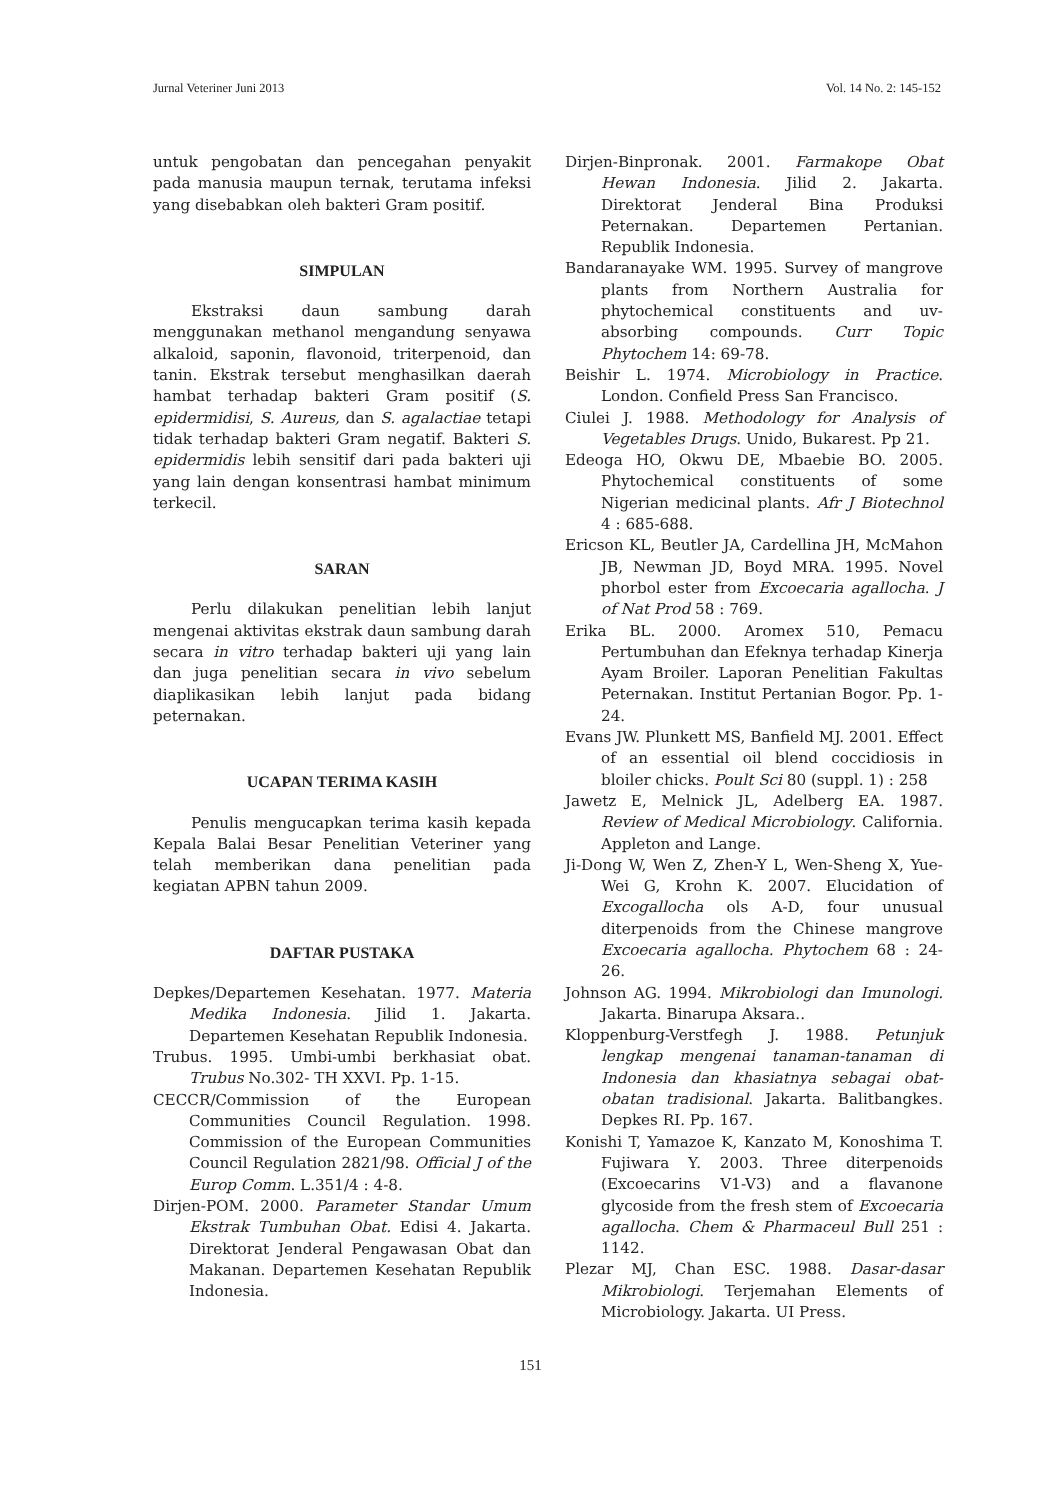Jurnal Veteriner Juni 2013 Vol. 14 No. 2: 145-152
untuk pengobatan dan pencegahan penyakit pada manusia maupun ternak, terutama infeksi yang disebabkan oleh bakteri Gram positif.
SIMPULAN
Ekstraksi daun sambung darah menggunakan methanol mengandung senyawa alkaloid, saponin, flavonoid, triterpenoid, dan tanin. Ekstrak tersebut menghasilkan daerah hambat terhadap bakteri Gram positif (S. epidermidisi, S. Aureus, dan S. agalactiae tetapi tidak terhadap bakteri Gram negatif. Bakteri S. epidermidis lebih sensitif dari pada bakteri uji yang lain dengan konsentrasi hambat minimum terkecil.
SARAN
Perlu dilakukan penelitian lebih lanjut mengenai aktivitas ekstrak daun sambung darah secara in vitro terhadap bakteri uji yang lain dan juga penelitian secara in vivo sebelum diaplikasikan lebih lanjut pada bidang peternakan.
UCAPAN TERIMA KASIH
Penulis mengucapkan terima kasih kepada Kepala Balai Besar Penelitian Veteriner yang telah memberikan dana penelitian pada kegiatan APBN tahun 2009.
DAFTAR PUSTAKA
Depkes/Departemen Kesehatan. 1977. Materia Medika Indonesia. Jilid 1. Jakarta. Departemen Kesehatan Republik Indonesia.
Trubus. 1995. Umbi-umbi berkhasiat obat. Trubus No.302- TH XXVI. Pp. 1-15.
CECCR/Commission of the European Communities Council Regulation. 1998. Commission of the European Communities Council Regulation 2821/98. Official J of the Europ Comm. L.351/4 : 4-8.
Dirjen-POM. 2000. Parameter Standar Umum Ekstrak Tumbuhan Obat. Edisi 4. Jakarta. Direktorat Jenderal Pengawasan Obat dan Makanan. Departemen Kesehatan Republik Indonesia.
Dirjen-Binpronak. 2001. Farmakope Obat Hewan Indonesia. Jilid 2. Jakarta. Direktorat Jenderal Bina Produksi Peternakan. Departemen Pertanian. Republik Indonesia.
Bandaranayake WM. 1995. Survey of mangrove plants from Northern Australia for phytochemical constituents and uv-absorbing compounds. Curr Topic Phytochem 14: 69-78.
Beishir L. 1974. Microbiology in Practice. London. Confield Press San Francisco.
Ciulei J. 1988. Methodology for Analysis of Vegetables Drugs. Unido, Bukarest. Pp 21.
Edeoga HO, Okwu DE, Mbaebie BO. 2005. Phytochemical constituents of some Nigerian medicinal plants. Afr J Biotechnol 4 : 685-688.
Ericson KL, Beutler JA, Cardellina JH, McMahon JB, Newman JD, Boyd MRA. 1995. Novel phorbol ester from Excoecaria agallocha. J of Nat Prod 58 : 769.
Erika BL. 2000. Aromex 510, Pemacu Pertumbuhan dan Efeknya terhadap Kinerja Ayam Broiler. Laporan Penelitian Fakultas Peternakan. Institut Pertanian Bogor. Pp. 1-24.
Evans JW. Plunkett MS, Banfield MJ. 2001. Effect of an essential oil blend coccidiosis in bloiler chicks. Poult Sci 80 (suppl. 1) : 258
Jawetz E, Melnick JL, Adelberg EA. 1987. Review of Medical Microbiology. California. Appleton and Lange.
Ji-Dong W, Wen Z, Zhen-Y L, Wen-Sheng X, Yue-Wei G, Krohn K. 2007. Elucidation of Excogallocha ols A-D, four unusual diterpenoids from the Chinese mangrove Excoecaria agallocha. Phytochem 68 : 24-26.
Johnson AG. 1994. Mikrobiologi dan Imunologi. Jakarta. Binarupa Aksara..
Kloppenburg-Verstfegh J. 1988. Petunjuk lengkap mengenai tanaman-tanaman di Indonesia dan khasiatnya sebagai obat-obatan tradisional. Jakarta. Balitbangkes. Depkes RI. Pp. 167.
Konishi T, Yamazoe K, Kanzato M, Konoshima T. Fujiwara Y. 2003. Three diterpenoids (Excoecarins V1-V3) and a flavanone glycoside from the fresh stem of Excoecaria agallocha. Chem & Pharmaceul Bull 251 : 1142.
Plezar MJ, Chan ESC. 1988. Dasar-dasar Mikrobiologi. Terjemahan Elements of Microbiology. Jakarta. UI Press.
151